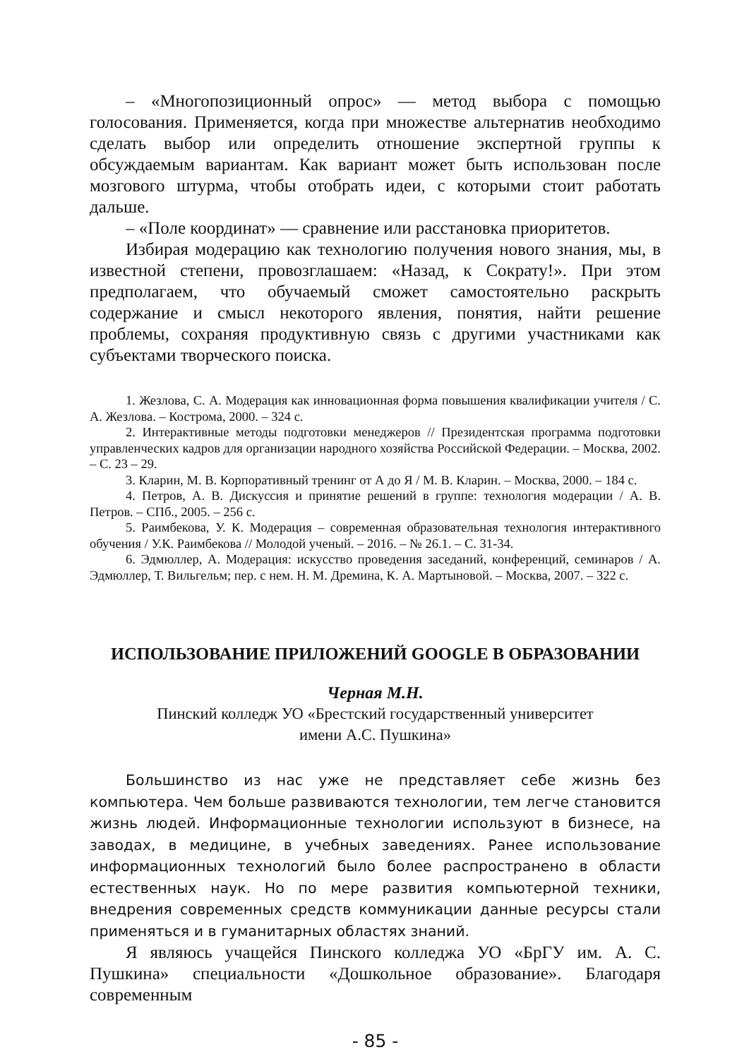– «Многопозиционный опрос» — метод выбора с помощью голосования. Применяется, когда при множестве альтернатив необходимо сделать выбор или определить отношение экспертной группы к обсуждаемым вариантам. Как вариант может быть использован после мозгового штурма, чтобы отобрать идеи, с которыми стоит работать дальше.
– «Поле координат» — сравнение или расстановка приоритетов.
Избирая модерацию как технологию получения нового знания, мы, в известной степени, провозглашаем: «Назад, к Сократу!». При этом предполагаем, что обучаемый сможет самостоятельно раскрыть содержание и смысл некоторого явления, понятия, найти решение проблемы, сохраняя продуктивную связь с другими участниками как субъектами творческого поиска.
1. Жезлова, С. А. Модерация как инновационная форма повышения квалификации учителя / С. А. Жезлова. – Кострома, 2000. – 324 с.
2. Интерактивные методы подготовки менеджеров // Президентская программа подготовки управленческих кадров для организации народного хозяйства Российской Федерации. – Москва, 2002. – С. 23 – 29.
3. Кларин, М. В. Корпоративный тренинг от А до Я / М. В. Кларин. – Москва, 2000. – 184 с.
4. Петров, А. В. Дискуссия и принятие решений в группе: технология модерации / А. В. Петров. – СПб., 2005. – 256 с.
5. Раимбекова, У. К. Модерация – современная образовательная технология интерактивного обучения / У.К. Раимбекова // Молодой ученый. – 2016. – № 26.1. – С. 31-34.
6. Эдмюллер, А. Модерация: искусство проведения заседаний, конференций, семинаров / А. Эдмюллер, Т. Вильгельм; пер. с нем. Н. М. Дремина, К. А. Мартыновой. – Москва, 2007. – 322 с.
ИСПОЛЬЗОВАНИЕ ПРИЛОЖЕНИЙ GOOGLE В ОБРАЗОВАНИИ
Черная М.Н.
Пинский колледж УО «Брестский государственный университет
имени А.С. Пушкина»
Большинство из нас уже не представляет себе жизнь без компьютера. Чем больше развиваются технологии, тем легче становится жизнь людей. Информационные технологии используют в бизнесе, на заводах, в медицине, в учебных заведениях. Ранее использование информационных технологий было более распространено в области естественных наук. Но по мере развития компьютерной техники, внедрения современных средств коммуникации данные ресурсы стали применяться и в гуманитарных областях знаний.
Я являюсь учащейся Пинского колледжа УО «БрГУ им. А. С. Пушкина» специальности «Дошкольное образование». Благодаря современным
- 85 -